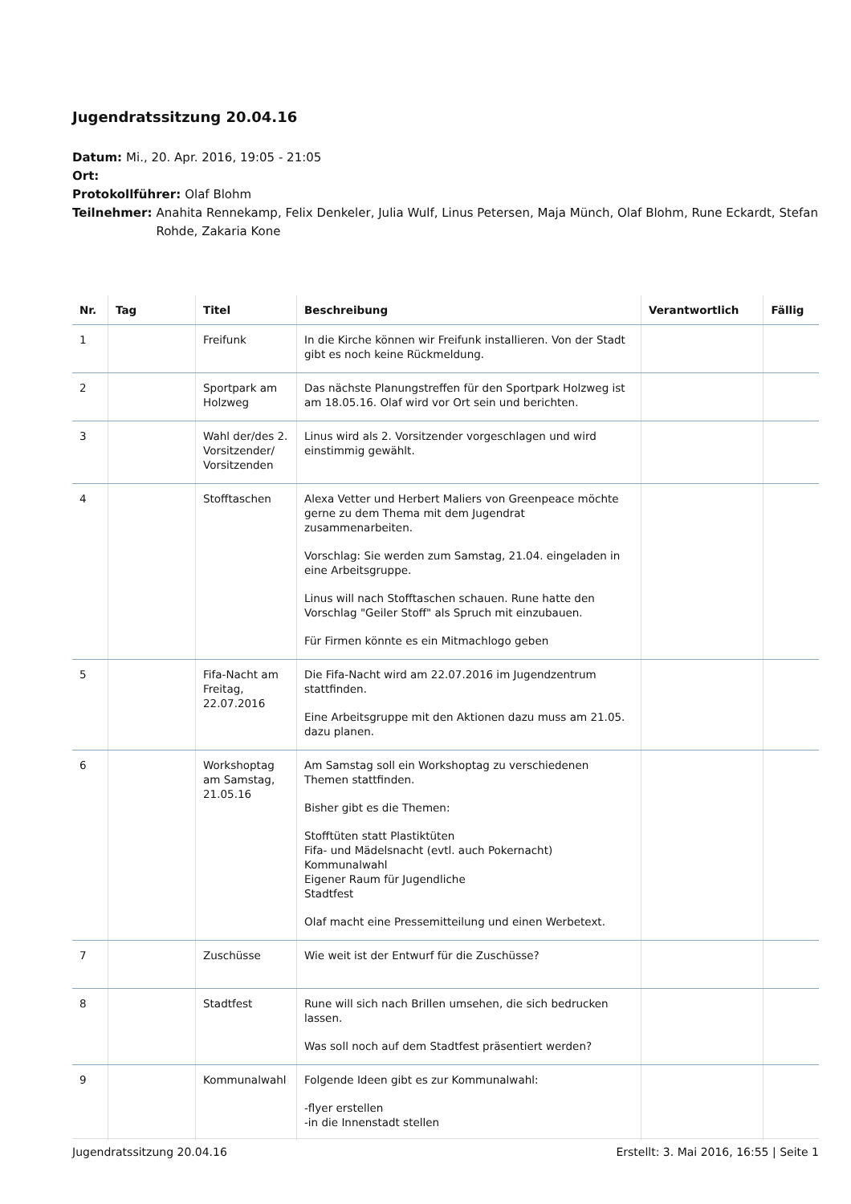Jugendratssitzung 20.04.16
Datum: Mi., 20. Apr. 2016, 19:05 - 21:05
Ort:
Protokollführer: Olaf Blohm
Teilnehmer: Anahita Rennekamp, Felix Denkeler, Julia Wulf, Linus Petersen, Maja Münch, Olaf Blohm, Rune Eckardt, Stefan Rohde, Zakaria Kone
| Nr. | Tag | Titel | Beschreibung | Verantwortlich | Fällig |
| --- | --- | --- | --- | --- | --- |
| 1 | | Freifunk | In die Kirche können wir Freifunk installieren. Von der Stadt gibt es noch keine Rückmeldung. | | |
| 2 | | Sportpark am Holzweg | Das nächste Planungstreffen für den Sportpark Holzweg ist am 18.05.16. Olaf wird vor Ort sein und berichten. | | |
| 3 | | Wahl der/des 2. Vorsitzender/ Vorsitzenden | Linus wird als 2. Vorsitzender vorgeschlagen und wird einstimmig gewählt. | | |
| 4 | | Stofftaschen | Alexa Vetter und Herbert Maliers von Greenpeace möchte gerne zu dem Thema mit dem Jugendrat zusammenarbeiten. Vorschlag: Sie werden zum Samstag, 21.04. eingeladen in eine Arbeitsgruppe. Linus will nach Stofftaschen schauen. Rune hatte den Vorschlag "Geiler Stoff" als Spruch mit einzubauen. Für Firmen könnte es ein Mitmachlogo geben | | |
| 5 | | Fifa-Nacht am Freitag, 22.07.2016 | Die Fifa-Nacht wird am 22.07.2016 im Jugendzentrum stattfinden. Eine Arbeitsgruppe mit den Aktionen dazu muss am 21.05. dazu planen. | | |
| 6 | | Workshoptag am Samstag, 21.05.16 | Am Samstag soll ein Workshoptag zu verschiedenen Themen stattfinden. Bisher gibt es die Themen: Stofftüten statt Plastiktüten Fifa- und Mädelsnacht (evtl. auch Pokernacht) Kommunalwahl Eigener Raum für Jugendliche Stadtfest Olaf macht eine Pressemitteilung und einen Werbetext. | | |
| 7 | | Zuschüsse | Wie weit ist der Entwurf für die Zuschüsse? | | |
| 8 | | Stadtfest | Rune will sich nach Brillen umsehen, die sich bedrucken lassen. Was soll noch auf dem Stadtfest präsentiert werden? | | |
| 9 | | Kommunalwahl | Folgende Ideen gibt es zur Kommunalwahl: -flyer erstellen -in die Innenstadt stellen | | |
Jugendratssitzung 20.04.16 Erstellt: 3. Mai 2016, 16:55 | Seite 1